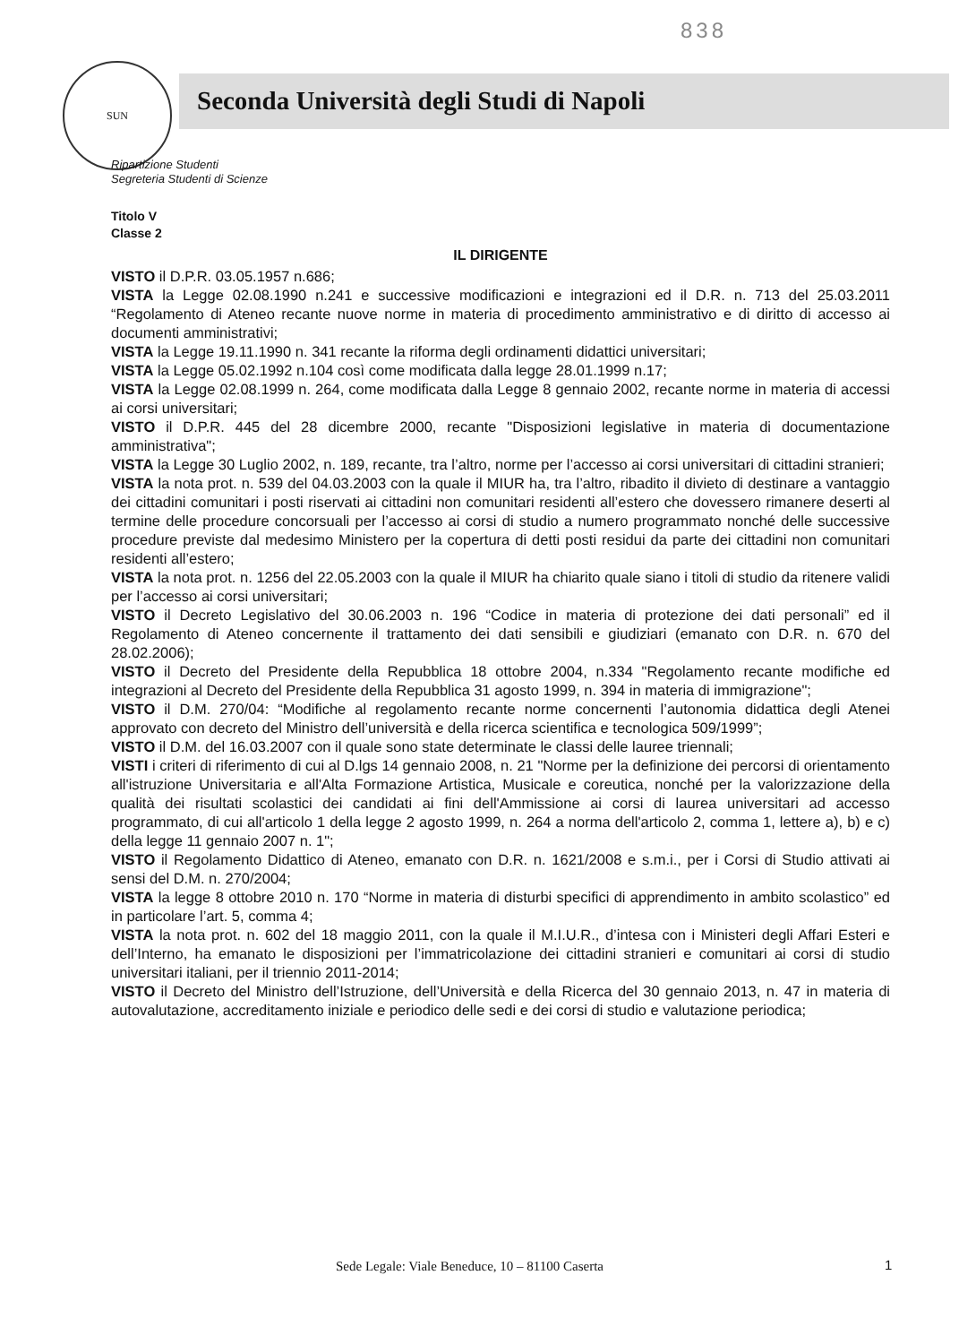838
SUN
Seconda Università degli Studi di Napoli
Ripartizione Studenti
Segreteria Studenti di Scienze
Titolo V
Classe 2
IL DIRIGENTE
VISTO il D.P.R. 03.05.1957 n.686;
VISTA la Legge 02.08.1990 n.241 e successive modificazioni e integrazioni ed il D.R. n. 713 del 25.03.2011 “Regolamento di Ateneo recante nuove norme in materia di procedimento amministrativo e di diritto di accesso ai documenti amministrativi;
VISTA la Legge 19.11.1990 n. 341 recante la riforma degli ordinamenti didattici universitari;
VISTA la Legge 05.02.1992 n.104 così come modificata dalla legge 28.01.1999 n.17;
VISTA la Legge 02.08.1999 n. 264, come modificata dalla Legge 8 gennaio 2002, recante norme in materia di accessi ai corsi universitari;
VISTO il D.P.R. 445 del 28 dicembre 2000, recante "Disposizioni legislative in materia di documentazione amministrativa";
VISTA la Legge 30 Luglio 2002, n. 189, recante, tra l’altro, norme per l’accesso ai corsi universitari di cittadini stranieri;
VISTA la nota prot. n. 539 del 04.03.2003 con la quale il MIUR ha, tra l’altro, ribadito il divieto di destinare a vantaggio dei cittadini comunitari i posti riservati ai cittadini non comunitari residenti all’estero che dovessero rimanere deserti al termine delle procedure concorsuali per l’accesso ai corsi di studio a numero programmato nonché delle successive procedure previste dal medesimo Ministero per la copertura di detti posti residui da parte dei cittadini non comunitari residenti all’estero;
VISTA la nota prot. n. 1256 del 22.05.2003 con la quale il MIUR ha chiarito quale siano i titoli di studio da ritenere validi per l’accesso ai corsi universitari;
VISTO il Decreto Legislativo del 30.06.2003 n. 196 “Codice in materia di protezione dei dati personali” ed il Regolamento di Ateneo concernente il trattamento dei dati sensibili e giudiziari (emanato con D.R. n. 670 del 28.02.2006);
VISTO il Decreto del Presidente della Repubblica 18 ottobre 2004, n.334 "Regolamento recante modifiche ed integrazioni al Decreto del Presidente della Repubblica 31 agosto 1999, n. 394 in materia di immigrazione";
VISTO il D.M. 270/04: “Modifiche al regolamento recante norme concernenti l’autonomia didattica degli Atenei approvato con decreto del Ministro dell’università e della ricerca scientifica e tecnologica 509/1999”;
VISTO il D.M. del 16.03.2007 con il quale sono state determinate le classi delle lauree triennali;
VISTI i criteri di riferimento di cui al D.lgs 14 gennaio 2008, n. 21 "Norme per la definizione dei percorsi di orientamento all'istruzione Universitaria e all'Alta Formazione Artistica, Musicale e coreutica, nonché per la valorizzazione della qualità dei risultati scolastici dei candidati ai fini dell'Ammissione ai corsi di laurea universitari ad accesso programmato, di cui all'articolo 1 della legge 2 agosto 1999, n. 264 a norma dell'articolo 2, comma 1, lettere a), b) e c) della legge 11 gennaio 2007 n. 1";
VISTO il Regolamento Didattico di Ateneo, emanato con D.R. n. 1621/2008 e s.m.i., per i Corsi di Studio attivati ai sensi del D.M. n. 270/2004;
VISTA la legge 8 ottobre 2010 n. 170 “Norme in materia di disturbi specifici di apprendimento in ambito scolastico” ed in particolare l’art. 5, comma 4;
VISTA la nota prot. n. 602 del 18 maggio 2011, con la quale il M.I.U.R., d’intesa con i Ministeri degli Affari Esteri e dell’Interno, ha emanato le disposizioni per l’immatricolazione dei cittadini stranieri e comunitari ai corsi di studio universitari italiani, per il triennio 2011-2014;
VISTO il Decreto del Ministro dell’Istruzione, dell’Università e della Ricerca del 30 gennaio 2013, n. 47 in materia di autovalutazione, accreditamento iniziale e periodico delle sedi e dei corsi di studio e valutazione periodica;
Sede Legale: Viale Beneduce, 10 – 81100 Caserta
1